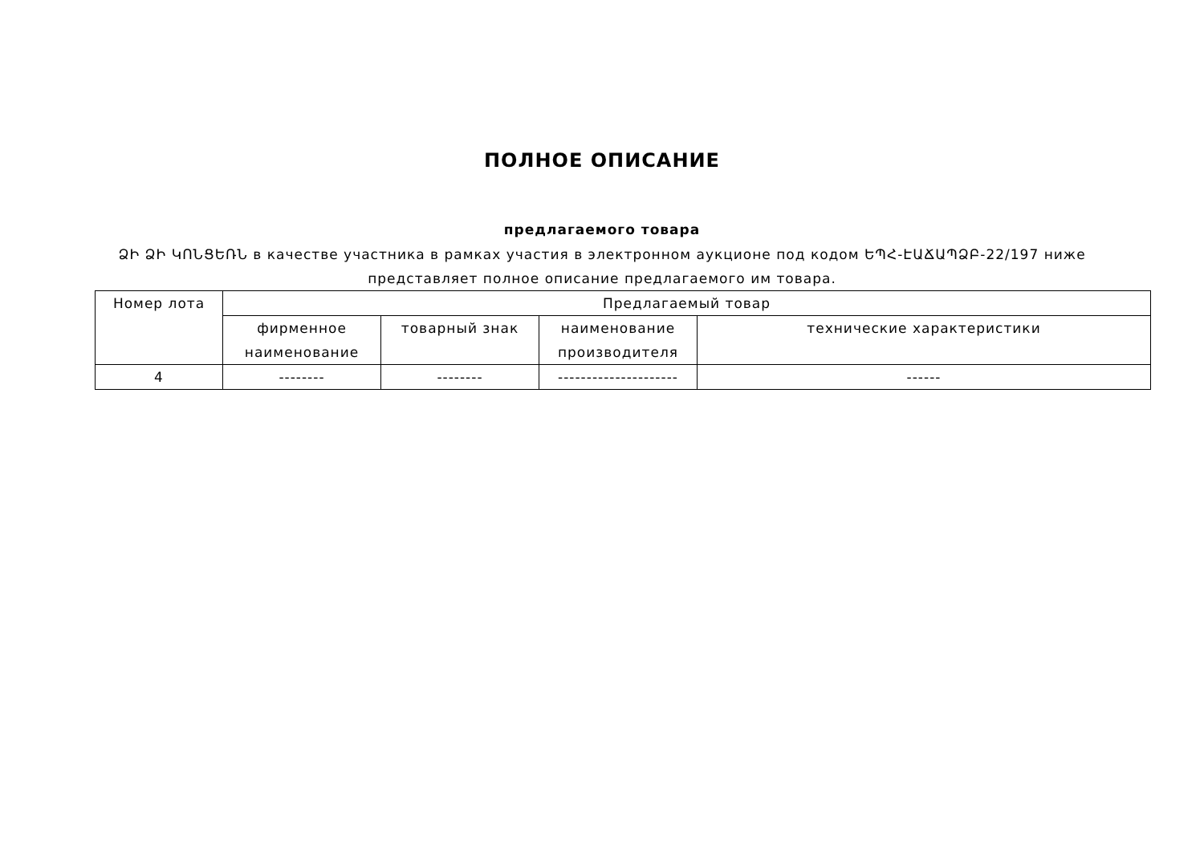ПОЛНОЕ ОПИСАНИЕ
предлагаемого товара
ՁԻ ՁԻ ԿՈՆՑԵՌՆ в качестве участника в рамках участия в электронном аукционе под кодом ԵՊՀ-ԷԱՃԱՊՁԲ-22/197 ниже представляет полное описание предлагаемого им товара.
| Номер лота | Предлагаемый товар | | | |
| --- | --- | --- | --- | --- |
| | фирменное наименование | товарный знак | наименование производителя | технические характеристики |
| 4 | -------- | -------- | --------------------- | ------ |